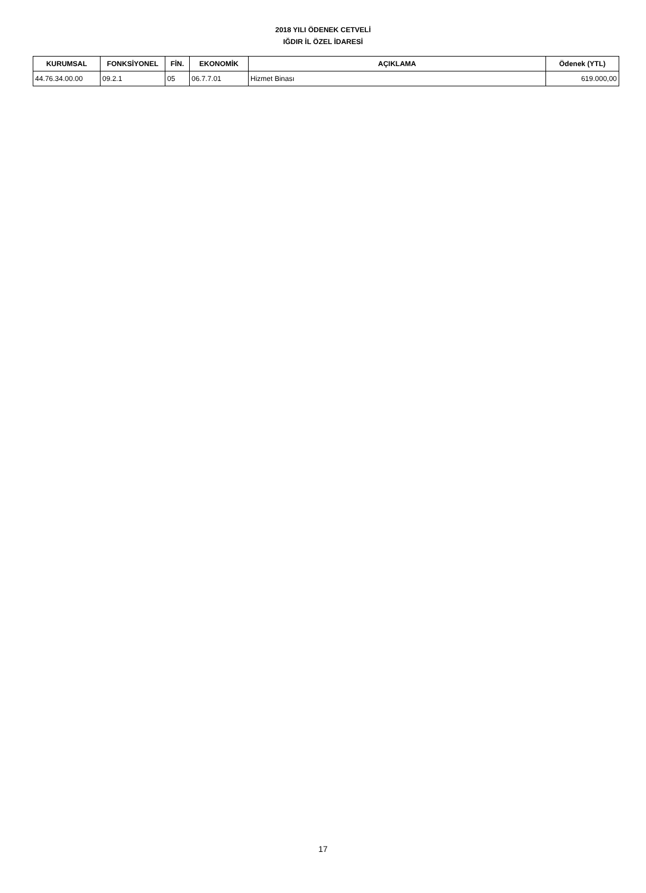2018 YILI ÖDENEK CETVELİ
IĞDIR İL ÖZEL İDARESİ
| KURUMSAL | FONKSİYONEL | FİN. | EKONOMİK | AÇIKLAMA | Ödenek (YTL) |
| --- | --- | --- | --- | --- | --- |
| 44.76.34.00.00 | 09.2.1 | 05 | 06.7.7.01 | Hizmet Binası | 619.000,00 |
17